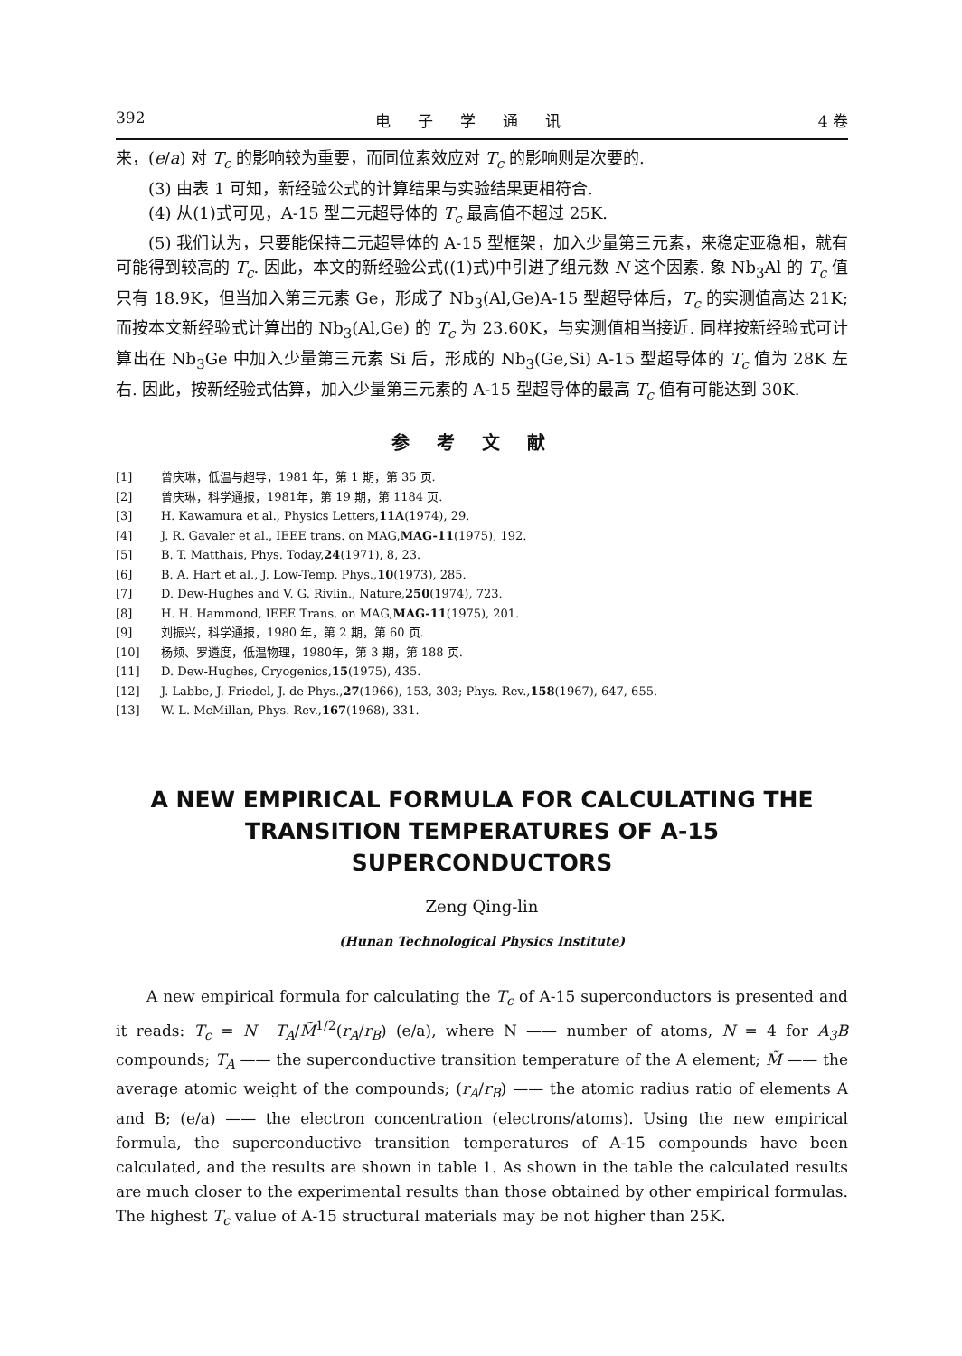392 电子学通讯 4 卷
来，(e/a) 对 T<sub>c</sub> 的影响较为重要，而同位素效应对 T<sub>c</sub> 的影响则是次要的.
(3) 由表 1 可知，新经验公式的计算结果与实验结果更相符合.
(4) 从(1)式可见，A-15 型二元超导体的 T<sub>c</sub> 最高值不超过 25K.
(5) 我们认为，只要能保持二元超导体的 A-15 型框架，加入少量第三元素，来稳定亚稳相，就有可能得到较高的 T<sub>c</sub>. 因此，本文的新经验公式((1)式)中引进了组元数 N 这个因素. 象 Nb<sub>3</sub>Al 的 T<sub>c</sub> 值只有 18.9K，但当加入第三元素 Ge，形成了 Nb<sub>3</sub>(Al,Ge)A-15 型超导体后，T<sub>c</sub> 的实测值高达 21K; 而按本文新经验式计算出的 Nb<sub>3</sub>(Al,Ge) 的 T<sub>c</sub> 为 23.60K，与实测值相当接近. 同样按新经验式可计算出在 Nb<sub>3</sub>Ge 中加入少量第三元素 Si 后，形成的 Nb<sub>3</sub>(Ge,Si) A-15 型超导体的 T<sub>c</sub> 值为 28K 左右. 因此，按新经验式估算，加入少量第三元素的 A-15 型超导体的最高 T<sub>c</sub> 值有可能达到 30K.
参考文献
[1] 曾庆琳，低温与超导，1981 年，第 1 期，第 35 页.
[2] 曾庆琳，科学通报，1981年，第 19 期，第 1184 页.
[3] H. Kawamura et al., Physics Letters, 11A (1974), 29.
[4] J. R. Gavaler et al., IEEE trans. on MAG, MAG-11 (1975), 192.
[5] B. T. Matthais, Phys. Today, 24 (1971), 8, 23.
[6] B. A. Hart et al., J. Low-Temp. Phys., 10 (1973), 285.
[7] D. Dew-Hughes and V. G. Rivlin., Nature, 250 (1974), 723.
[8] H. H. Hammond, IEEE Trans. on MAG, MAG-11 (1975), 201.
[9] 刘振兴，科学通报，1980 年，第 2 期，第 60 页.
[10] 杨频、罗遴度，低温物理，1980年，第 3 期，第 188 页.
[11] D. Dew-Hughes, Cryogenics, 15 (1975), 435.
[12] J. Labbe, J. Friedel, J. de Phys., 27 (1966), 153, 303; Phys. Rev., 158 (1967), 647, 655.
[13] W. L. McMillan, Phys. Rev., 167 (1968), 331.
A NEW EMPIRICAL FORMULA FOR CALCULATING THE TRANSITION TEMPERATURES OF A-15 SUPERCONDUCTORS
Zeng Qing-lin
(Hunan Technological Physics Institute)
A new empirical formula for calculating the T<sub>c</sub> of A-15 superconductors is presented and it reads: T<sub>c</sub> = N T<sub>A</sub>/M̃<sup>1/2</sup>(r<sub>A</sub>/r<sub>B</sub>) (e/a), where N —— number of atoms, N = 4 for A<sub>3</sub>B compounds; T<sub>A</sub> —— the superconductive transition temperature of the A element; M̃ —— the average atomic weight of the compounds; (r<sub>A</sub>/r<sub>B</sub>) —— the atomic radius ratio of elements A and B; (e/a) —— the electron concentration (electrons/atoms). Using the new empirical formula, the superconductive transition temperatures of A-15 compounds have been calculated, and the results are shown in table 1. As shown in the table the calculated results are much closer to the experimental results than those obtained by other empirical formulas. The highest T<sub>c</sub> value of A-15 structural materials may be not higher than 25K.